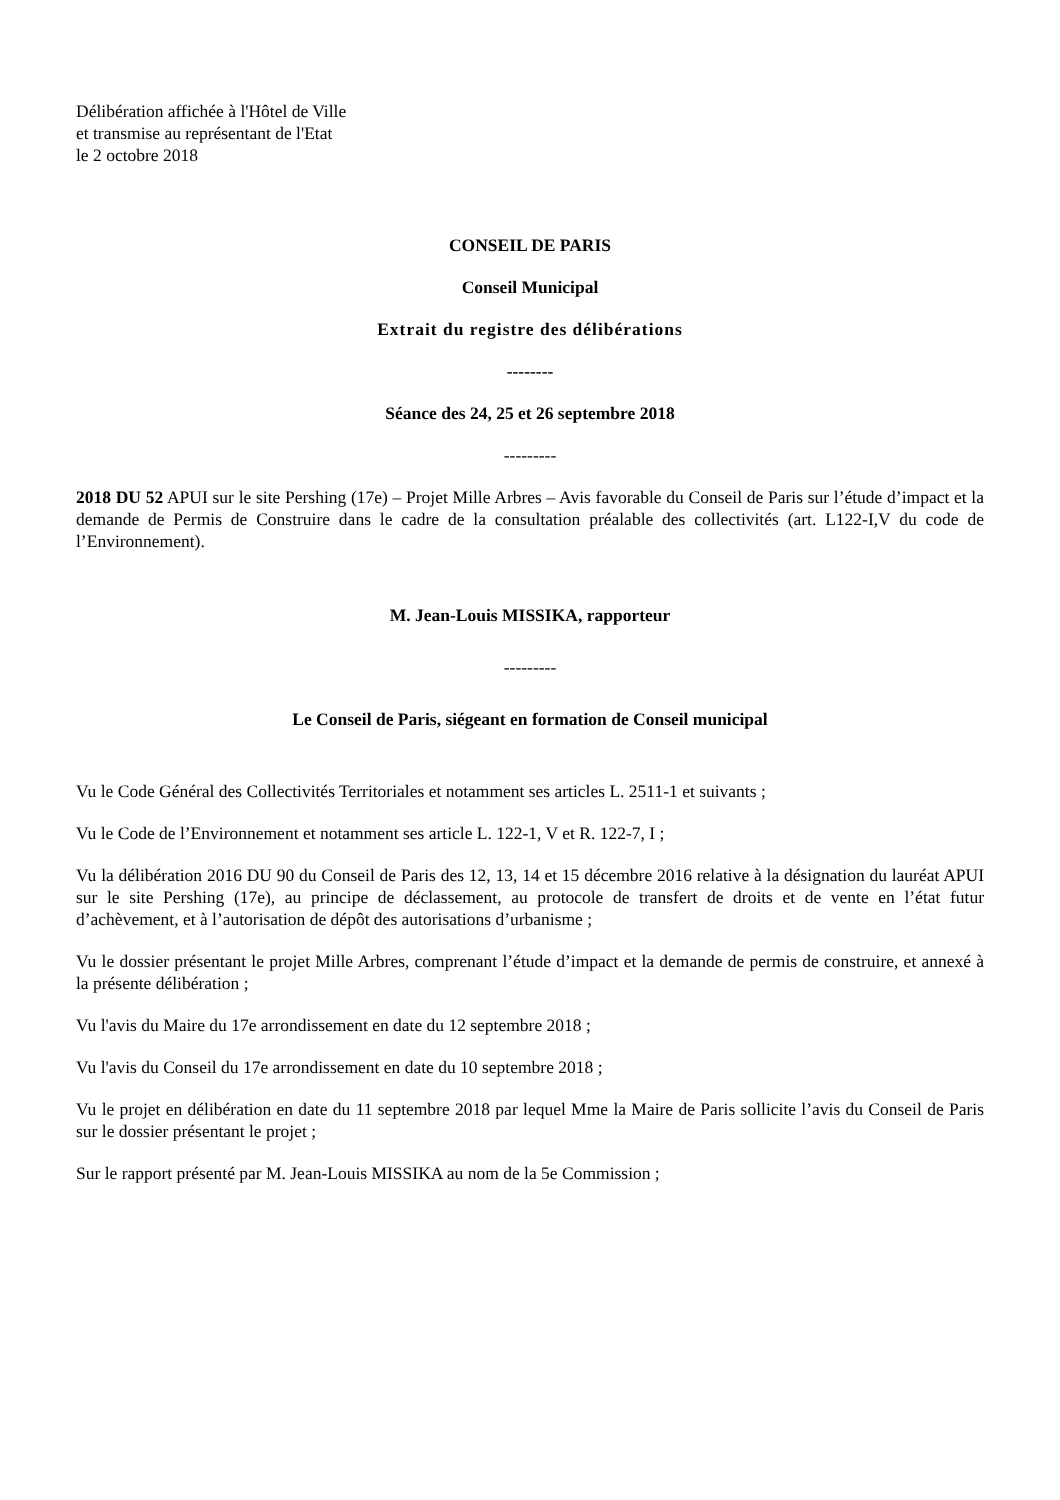Délibération affichée à l'Hôtel de Ville
et transmise au représentant de l'Etat
le 2 octobre 2018
CONSEIL DE PARIS
Conseil Municipal
Extrait du registre des délibérations
--------
Séance des 24, 25 et 26 septembre 2018
---------
2018 DU 52 APUI sur le site Pershing (17e) – Projet Mille Arbres – Avis favorable du Conseil de Paris sur l’étude d’impact et la demande de Permis de Construire dans le cadre de la consultation préalable des collectivités (art. L122-I,V du code de l’Environnement).
M. Jean-Louis MISSIKA, rapporteur
---------
Le Conseil de Paris, siégeant en formation de Conseil municipal
Vu le Code Général des Collectivités Territoriales et notamment ses articles L. 2511-1 et suivants ;
Vu le Code de l’Environnement et notamment ses article L. 122-1, V et R. 122-7, I ;
Vu la délibération 2016 DU 90 du Conseil de Paris des 12, 13, 14 et 15 décembre 2016 relative à la désignation du lauréat APUI sur le site Pershing (17e), au principe de déclassement, au protocole de transfert de droits et de vente en l’état futur d’achèvement, et à l’autorisation de dépôt des autorisations d’urbanisme ;
Vu le dossier présentant le projet Mille Arbres, comprenant l’étude d’impact et la demande de permis de construire, et annexé à la présente délibération ;
Vu l'avis du Maire du 17e arrondissement en date du 12 septembre 2018 ;
Vu l'avis du Conseil du 17e arrondissement en date du 10 septembre 2018 ;
Vu le projet en délibération en date du 11 septembre 2018 par lequel Mme la Maire de Paris sollicite l’avis du Conseil de Paris sur le dossier présentant le projet ;
Sur le rapport présenté par M. Jean-Louis MISSIKA au nom de la 5e Commission ;